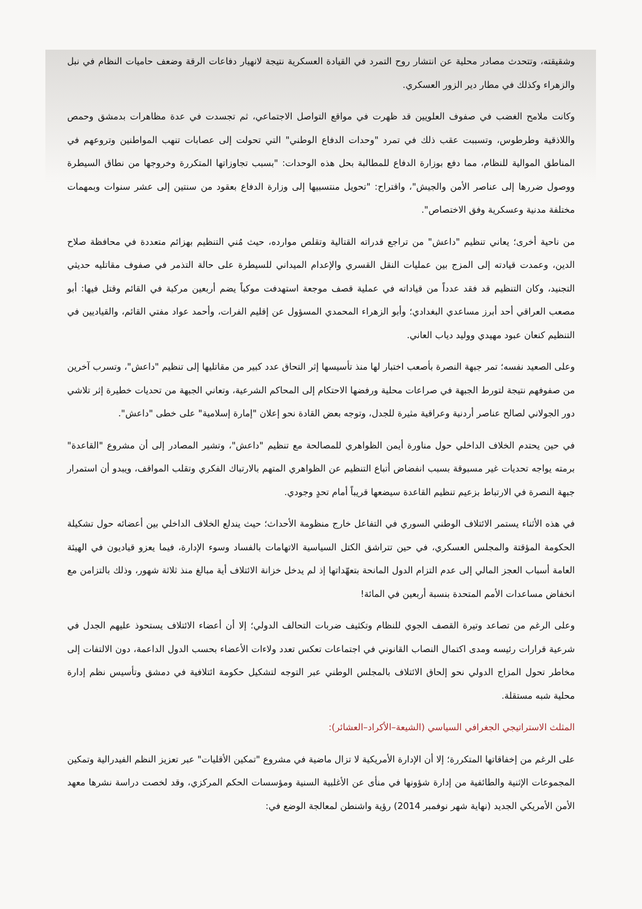وشقيقته، وتتحدث مصادر محلية عن انتشار روح التمرد في القيادة العسكرية نتيجة لانهيار دفاعات الرقة وضعف حاميات النظام في نبل والزهراء وكذلك في مطار دير الزور العسكري.
وكانت ملامح الغضب في صفوف العلويين قد ظهرت في مواقع التواصل الاجتماعي، ثم تجسدت في عدة مظاهرات بدمشق وحمص واللاذقية وطرطوس، وتسببت عقب ذلك في تمرد "وحدات الدفاع الوطني" التي تحولت إلى عصابات تنهب المواطنين وتروعهم في المناطق الموالية للنظام، مما دفع بوزارة الدفاع للمطالبة بحل هذه الوحدات: "بسبب تجاوزاتها المتكررة وخروجها من نطاق السيطرة ووصول ضررها إلى عناصر الأمن والجيش"، واقتراح: "تحويل منتسبيها إلى وزارة الدفاع بعقود من سنتين إلى عشر سنوات وبمهمات مختلفة مدنية وعسكرية وفق الاختصاص".
من ناحية أخرى؛ يعاني تنظيم "داعش" من تراجع قدراته القتالية وتقلص موارده، حيث مُني التنظيم بهزائم متعددة في محافظة صلاح الدين، وعمدت قيادته إلى المزج بين عمليات النقل القسري والإعدام الميداني للسيطرة على حالة التذمر في صفوف مقاتليه حديثي التجنيد، وكان التنظيم قد فقد عدداً من قياداته في عملية قصف موجعة استهدفت موكباً يضم أربعين مركبة في القائم وقتل فيها: أبو مصعب العراقي أحد أبرز مساعدي البغدادي؛ وأبو الزهراء المحمدي المسؤول عن إقليم الفرات، وأحمد عواد مفتي القائم، والقياديين في التنظيم كنعان عبود مهيدي ووليد دياب العاني.
وعلى الصعيد نفسه؛ تمر جبهة النصرة بأصعب اختبار لها منذ تأسيسها إثر التحاق عدد كبير من مقاتليها إلى تنظيم "داعش"، وتسرب آخرين من صفوفهم نتيجة لتورط الجبهة في صراعات محلية ورفضها الاحتكام إلى المحاكم الشرعية، وتعاني الجبهة من تحديات خطيرة إثر تلاشي دور الجولاني لصالح عناصر أردنية وعراقية مثيرة للجدل، وتوجه بعض القادة نحو إعلان "إمارة إسلامية" على خطى "داعش".
في حين يحتدم الخلاف الداخلي حول مناورة أيمن الظواهري للمصالحة مع تنظيم "داعش"، وتشير المصادر إلى أن مشروع "القاعدة" برمته يواجه تحديات غير مسبوقة بسبب انفضاض أتباع التنظيم عن الظواهري المتهم بالارتباك الفكري وتقلب المواقف، ويبدو أن استمرار جبهة النصرة في الارتباط بزعيم تنظيم القاعدة سيضعها قريباً أمام تحدٍ وجودي.
في هذه الأثناء يستمر الائتلاف الوطني السوري في التفاعل خارج منظومة الأحداث؛ حيث يندلع الخلاف الداخلي بين أعضائه حول تشكيلة الحكومة المؤقتة والمجلس العسكري، في حين تتراشق الكتل السياسية الاتهامات بالفساد وسوء الإدارة، فيما يعزو قياديون في الهيئة العامة أسباب العجز المالي إلى عدم التزام الدول المانحة بتعهّداتها إذ لم يدخل خزانة الائتلاف أية مبالغ منذ ثلاثة شهور، وذلك بالتزامن مع انخفاض مساعدات الأمم المتحدة بنسبة أربعين في المائة!
وعلى الرغم من تصاعد وتيرة القصف الجوي للنظام وتكثيف ضربات التحالف الدولي؛ إلا أن أعضاء الائتلاف يستحوذ عليهم الجدل في شرعية قرارات رئيسه ومدى اكتمال النصاب القانوني في اجتماعات تعكس تعدد ولاءات الأعضاء بحسب الدول الداعمة، دون الالتفات إلى مخاطر تحول المزاج الدولي نحو إلحاق الائتلاف بالمجلس الوطني عبر التوجه لتشكيل حكومة ائتلافية في دمشق وتأسيس نظم إدارة محلية شبه مستقلة.
المثلث الاستراتيجي الجغرافي السياسي (الشيعة–الأكراد–العشائر):
على الرغم من إخفاقاتها المتكررة؛ إلا أن الإدارة الأمريكية لا تزال ماضية في مشروع "تمكين الأقليات" عبر تعزيز النظم الفيدرالية وتمكين المجموعات الإثنية والطائفية من إدارة شؤونها في منأى عن الأغلبية السنية ومؤسسات الحكم المركزي، وقد لخصت دراسة نشرها معهد الأمن الأمريكي الجديد (نهاية شهر نوفمبر 2014) رؤية واشنطن لمعالجة الوضع في: